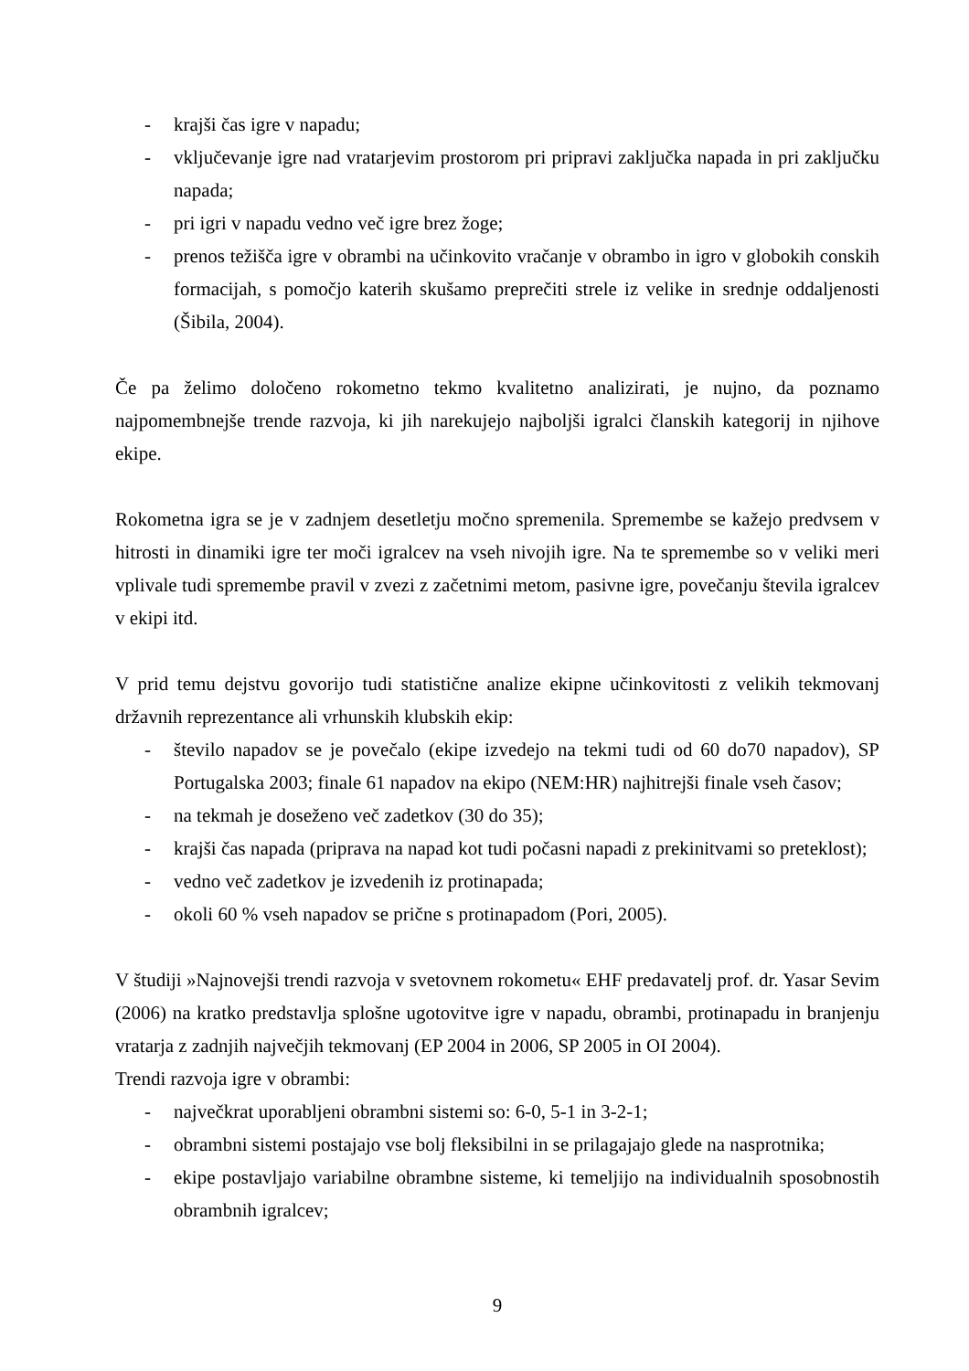- krajši čas igre v napadu;
- vključevanje igre nad vratarjevim prostorom pri pripravi zaključka napada in pri zaključku napada;
- pri igri v napadu vedno več igre brez žoge;
- prenos težišča igre v obrambi na učinkovito vračanje v obrambo in igro v globokih conskih formacijah, s pomočjo katerih skušamo preprečiti strele iz velike in srednje oddaljenosti (Šibila, 2004).
Če pa želimo določeno rokometno tekmo kvalitetno analizirati, je nujno, da poznamo najpomembnejše trende razvoja, ki jih narekujejo najboljši igralci članskih kategorij in njihove ekipe.
Rokometna igra se je v zadnjem desetletju močno spremenila. Spremembe se kažejo predvsem v hitrosti in dinamiki igre ter moči igralcev na vseh nivojih igre. Na te spremembe so v veliki meri vplivale tudi spremembe pravil v zvezi z začetnimi metom, pasivne igre, povečanju števila igralcev v ekipi itd.
V prid temu dejstvu govorijo tudi statistične analize ekipne učinkovitosti z velikih tekmovanj državnih reprezentance ali vrhunskih klubskih ekip:
- število napadov se je povečalo (ekipe izvedejo na tekmi tudi od 60 do70 napadov), SP Portugalska 2003; finale 61 napadov na ekipo (NEM:HR) najhitrejši finale vseh časov;
- na tekmah je doseženo več zadetkov (30 do 35);
- krajši čas napada (priprava na napad kot tudi počasni napadi z prekinitvami so preteklost);
- vedno več zadetkov je izvedenih iz protinapada;
- okoli 60 % vseh napadov se prične s protinapadom (Pori, 2005).
V študiji »Najnovejši trendi razvoja v svetovnem rokometu« EHF predavatelj prof. dr. Yasar Sevim (2006) na kratko predstavlja splošne ugotovitve igre v napadu, obrambi, protinapadu in branjenju vratarja z zadnjih največjih tekmovanj (EP 2004 in 2006, SP 2005 in OI 2004).
Trendi razvoja igre v obrambi:
- največkrat uporabljeni obrambni sistemi so: 6-0, 5-1 in 3-2-1;
- obrambni sistemi postajajo vse bolj fleksibilni in se prilagajajo glede na nasprotnika;
- ekipe postavljajo variabilne obrambne sisteme, ki temeljijo na individualnih sposobnostih obrambnih igralcev;
9